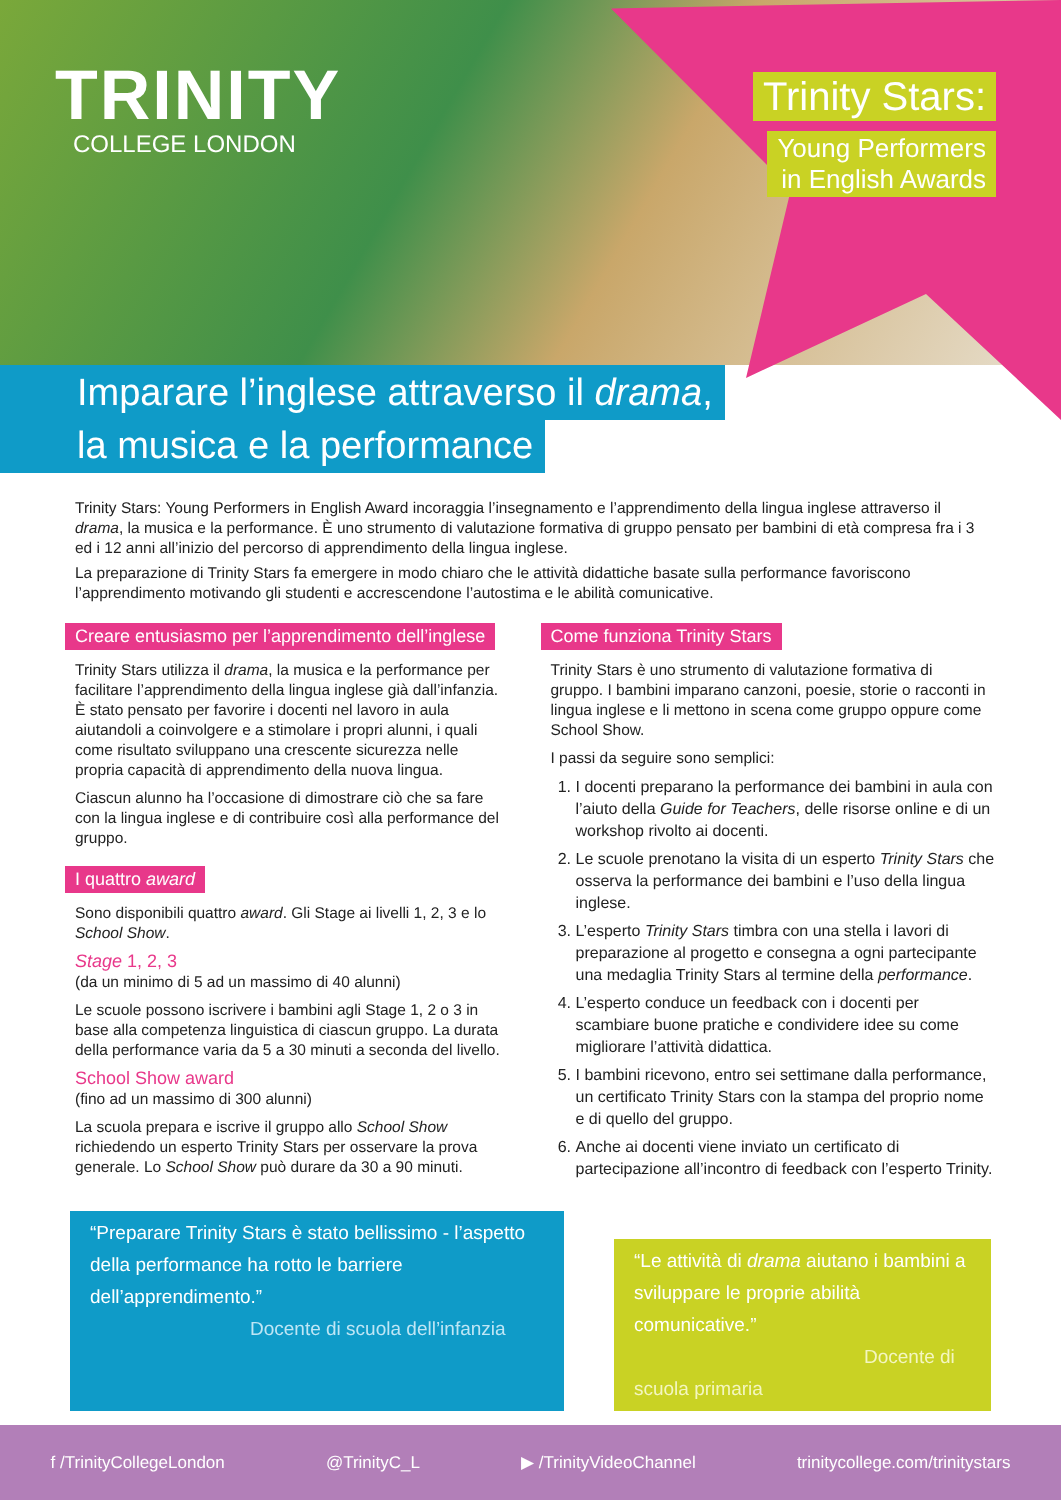TRINITY
COLLEGE LONDON
Trinity Stars:
Young Performers
in English Awards
Imparare l’inglese attraverso il drama,
la musica e la performance
Trinity Stars: Young Performers in English Award incoraggia l’insegnamento e l’apprendimento della lingua inglese attraverso il drama, la musica e la performance. È uno strumento di valutazione formativa di gruppo pensato per bambini di età compresa fra i 3 ed i 12 anni all’inizio del percorso di apprendimento della lingua inglese.
La preparazione di Trinity Stars fa emergere in modo chiaro che le attività didattiche basate sulla performance favoriscono l’apprendimento motivando gli studenti e accrescendone l’autostima e le abilità comunicative.
Creare entusiasmo per l’apprendimento dell’inglese
Trinity Stars utilizza il drama, la musica e la performance per facilitare l’apprendimento della lingua inglese già dall’infanzia. È stato pensato per favorire i docenti nel lavoro in aula aiutandoli a coinvolgere e a stimolare i propri alunni, i quali come risultato sviluppano una crescente sicurezza nelle propria capacità di apprendimento della nuova lingua.
Ciascun alunno ha l’occasione di dimostrare ciò che sa fare con la lingua inglese e di contribuire così alla performance del gruppo.
I quattro award
Sono disponibili quattro award. Gli Stage ai livelli 1, 2, 3 e lo School Show.
Stage 1, 2, 3
(da un minimo di 5 ad un massimo di 40 alunni)
Le scuole possono iscrivere i bambini agli Stage 1, 2 o 3 in base alla competenza linguistica di ciascun gruppo. La durata della performance varia da 5 a 30 minuti a seconda del livello.
School Show award
(fino ad un massimo di 300 alunni)
La scuola prepara e iscrive il gruppo allo School Show richiedendo un esperto Trinity Stars per osservare la prova generale. Lo School Show può durare da 30 a 90 minuti.
Come funziona Trinity Stars
Trinity Stars è uno strumento di valutazione formativa di gruppo. I bambini imparano canzoni, poesie, storie o racconti in lingua inglese e li mettono in scena come gruppo oppure come School Show.
I passi da seguire sono semplici:
1. I docenti preparano la performance dei bambini in aula con l’aiuto della Guide for Teachers, delle risorse online e di un workshop rivolto ai docenti.
2. Le scuole prenotano la visita di un esperto Trinity Stars che osserva la performance dei bambini e l’uso della lingua inglese.
3. L’esperto Trinity Stars timbra con una stella i lavori di preparazione al progetto e consegna a ogni partecipante una medaglia Trinity Stars al termine della performance.
4. L’esperto conduce un feedback con i docenti per scambiare buone pratiche e condividere idee su come migliorare l’attività didattica.
5. I bambini ricevono, entro sei settimane dalla performance, un certificato Trinity Stars con la stampa del proprio nome e di quello del gruppo.
6. Anche ai docenti viene inviato un certificato di partecipazione all’incontro di feedback con l’esperto Trinity.
“Preparare Trinity Stars è stato bellissimo - l’aspetto della performance ha rotto le barriere dell’apprendimento.”
Docente di scuola dell’infanzia
“Le attività di drama aiutano i bambini a sviluppare le proprie abilità comunicative.”
Docente di scuola primaria
f /TrinityCollegeLondon @TrinityC_L ▶ /TrinityVideoChannel trinitycollege.com/trinitystars